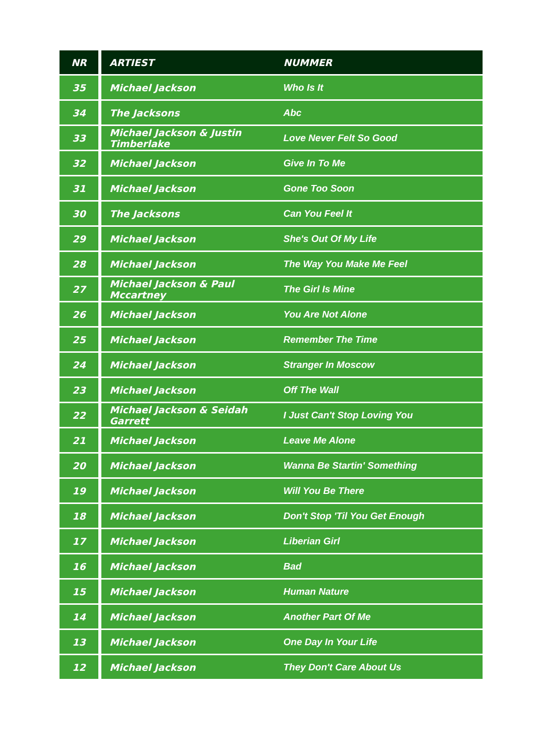| NR | ARTIEST | NUMMER |
| --- | --- | --- |
| 35 | Michael Jackson | Who Is It |
| 34 | The Jacksons | Abc |
| 33 | Michael Jackson & Justin Timberlake | Love Never Felt So Good |
| 32 | Michael Jackson | Give In To Me |
| 31 | Michael Jackson | Gone Too Soon |
| 30 | The Jacksons | Can You Feel It |
| 29 | Michael Jackson | She's Out Of My Life |
| 28 | Michael Jackson | The Way You Make Me Feel |
| 27 | Michael Jackson & Paul Mccartney | The Girl Is Mine |
| 26 | Michael Jackson | You Are Not Alone |
| 25 | Michael Jackson | Remember The Time |
| 24 | Michael Jackson | Stranger In Moscow |
| 23 | Michael Jackson | Off The Wall |
| 22 | Michael Jackson & Seidah Garrett | I Just Can't Stop Loving You |
| 21 | Michael Jackson | Leave Me Alone |
| 20 | Michael Jackson | Wanna Be Startin' Something |
| 19 | Michael Jackson | Will You Be There |
| 18 | Michael Jackson | Don't Stop 'Til You Get Enough |
| 17 | Michael Jackson | Liberian Girl |
| 16 | Michael Jackson | Bad |
| 15 | Michael Jackson | Human Nature |
| 14 | Michael Jackson | Another Part Of Me |
| 13 | Michael Jackson | One Day In Your Life |
| 12 | Michael Jackson | They Don't Care About Us |